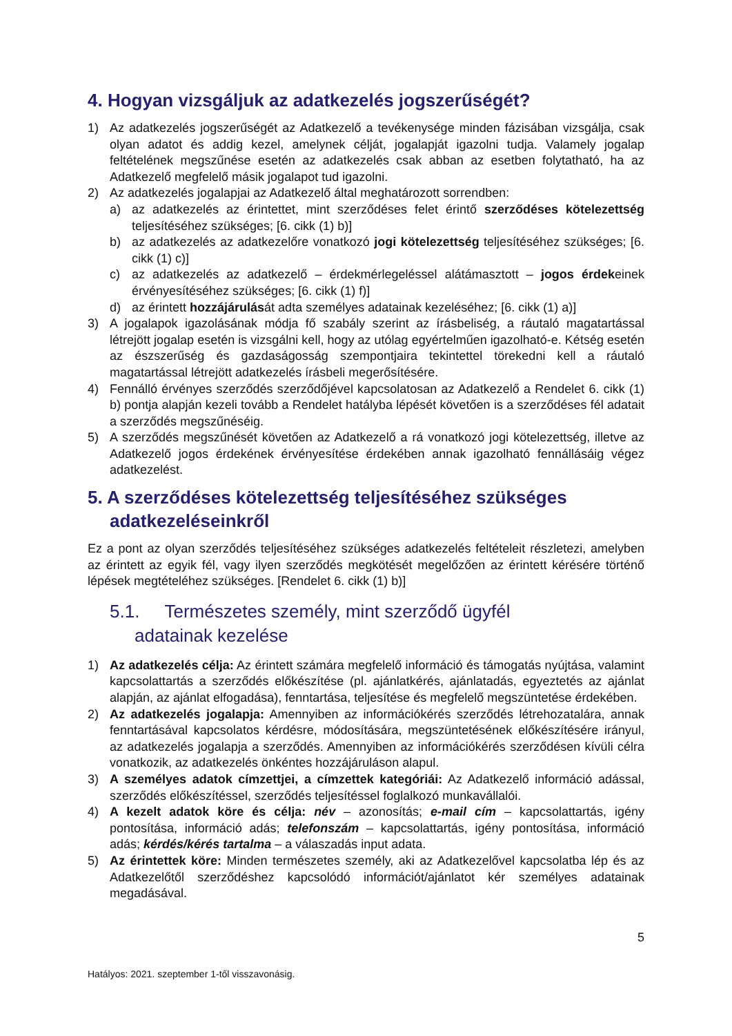4. Hogyan vizsgáljuk az adatkezelés jogszerűségét?
1) Az adatkezelés jogszerűségét az Adatkezelő a tevékenysége minden fázisában vizsgálja, csak olyan adatot és addig kezel, amelynek célját, jogalapját igazolni tudja. Valamely jogalap feltételének megszűnése esetén az adatkezelés csak abban az esetben folytatható, ha az Adatkezelő megfelelő másik jogalapot tud igazolni.
2) Az adatkezelés jogalapjai az Adatkezelő által meghatározott sorrendben:
a) az adatkezelés az érintettet, mint szerződéses felet érintő szerződéses kötelezettség teljesítéséhez szükséges; [6. cikk (1) b)]
b) az adatkezelés az adatkezelőre vonatkozó jogi kötelezettség teljesítéséhez szükséges; [6. cikk (1) c)]
c) az adatkezelés az adatkezelő – érdekmérlegeléssel alátámasztott – jogos érdekeinek érvényesítéséhez szükséges; [6. cikk (1) f)]
d) az érintett hozzájárulását adta személyes adatainak kezeléséhez; [6. cikk (1) a)]
3) A jogalapok igazolásának módja fő szabály szerint az írásbeliség, a ráutaló magatartással létrejött jogalap esetén is vizsgálni kell, hogy az utólag egyértelműen igazolható-e. Kétség esetén az észszerűség és gazdaságosság szempontjaira tekintettel törekedni kell a ráutaló magatartással létrejött adatkezelés írásbeli megerősítésére.
4) Fennálló érvényes szerződés szerződőjével kapcsolatosan az Adatkezelő a Rendelet 6. cikk (1) b) pontja alapján kezeli tovább a Rendelet hatályba lépését követően is a szerződéses fél adatait a szerződés megszűnéséig.
5) A szerződés megszűnését követően az Adatkezelő a rá vonatkozó jogi kötelezettség, illetve az Adatkezelő jogos érdekének érvényesítése érdekében annak igazolható fennállásáig végez adatkezelést.
5. A szerződéses kötelezettség teljesítéséhez szükséges adatkezeléseinkről
Ez a pont az olyan szerződés teljesítéséhez szükséges adatkezelés feltételeit részletezi, amelyben az érintett az egyik fél, vagy ilyen szerződés megkötését megelőzően az érintett kérésére történő lépések megtételéhez szükséges. [Rendelet 6. cikk (1) b)]
5.1. Természetes személy, mint szerződő ügyfél
adatainak kezelése
1) Az adatkezelés célja: Az érintett számára megfelelő információ és támogatás nyújtása, valamint kapcsolattartás a szerződés előkészítése (pl. ajánlatkérés, ajánlatadás, egyeztetés az ajánlat alapján, az ajánlat elfogadása), fenntartása, teljesítése és megfelelő megszüntetése érdekében.
2) Az adatkezelés jogalapja: Amennyiben az információkérés szerződés létrehozatalára, annak fenntartásával kapcsolatos kérdésre, módosítására, megszüntetésének előkészítésére irányul, az adatkezelés jogalapja a szerződés. Amennyiben az információkérés szerződésen kívüli célra vonatkozik, az adatkezelés önkéntes hozzájáruláson alapul.
3) A személyes adatok címzettjei, a címzettek kategóriái: Az Adatkezelő információ adással, szerződés előkészítéssel, szerződés teljesítéssel foglalkozó munkavállalói.
4) A kezelt adatok köre és célja: név – azonosítás; e-mail cím – kapcsolattartás, igény pontosítása, információ adás; telefonszám – kapcsolattartás, igény pontosítása, információ adás; kérdés/kérés tartalma – a válaszadás input adata.
5) Az érintettek köre: Minden természetes személy, aki az Adatkezelővel kapcsolatba lép és az Adatkezelőtől szerződéshez kapcsolódó információt/ajánlatot kér személyes adatainak megadásával.
5
Hatályos: 2021. szeptember 1-től visszavonásig.